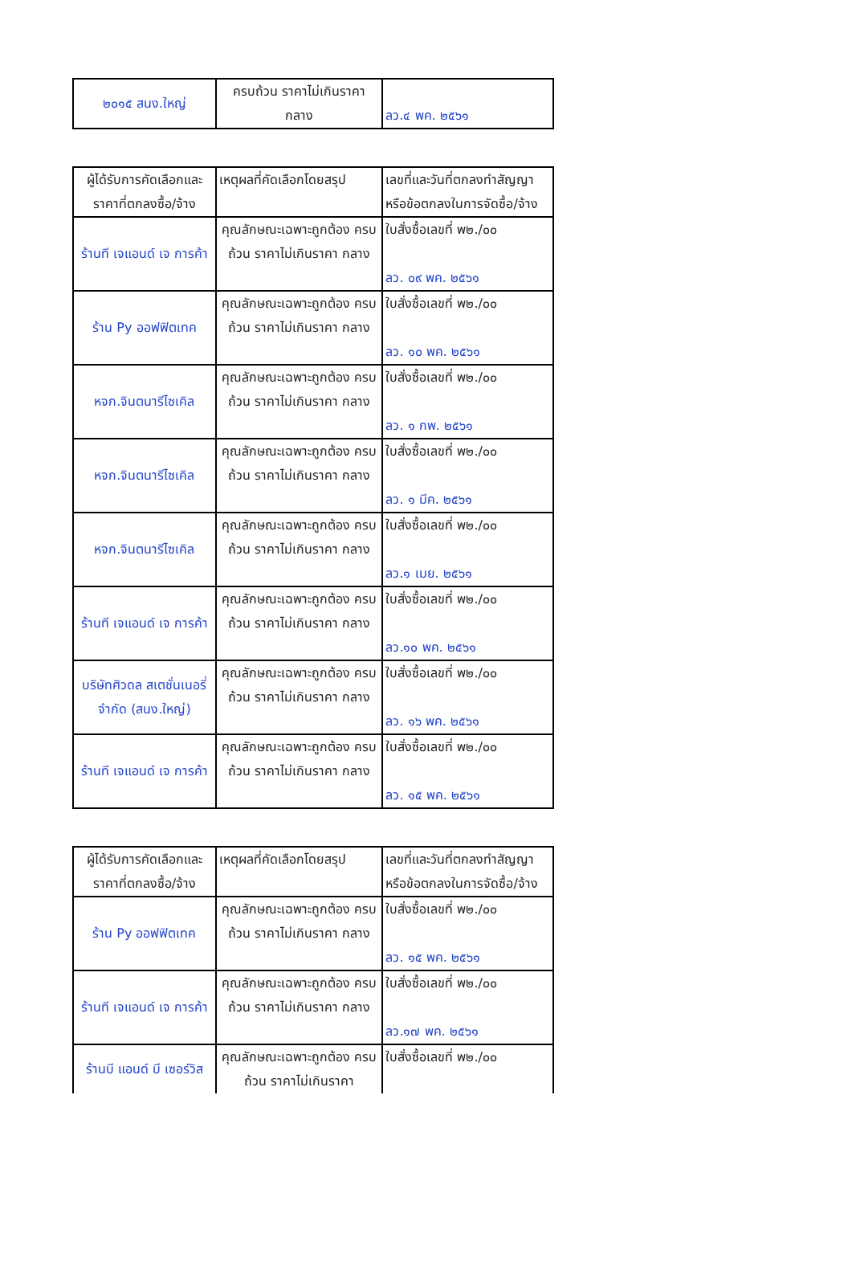| ๒๐๑๕ สนง.ใหญ่ | ครบถ้วน ราคาไม่เกินราคา กลาง | ลว.๔ พค. ๒๕๖๑ |
| ผู้ได้รับการคัดเลือกและ ราคาที่ตกลงซื้อ/จ้าง | เหตุผลที่คัดเลือกโดยสรุป | เลขที่และวันที่ตกลงทำสัญญา หรือข้อตกลงในการจัดซื้อ/จ้าง |
| ร้านที เจแอนด์ เจ การค้า | คุณลักษณะเฉพาะถูกต้อง ครบถ้วน ราคาไม่เกินราคา กลาง | ใบสั่งซื้อเลขที่ พ๒./๐๐ ลว. ๐๙ พค. ๒๕๖๑ |
| ร้าน Py ออฟฟิตเทค | คุณลักษณะเฉพาะถูกต้อง ครบถ้วน ราคาไม่เกินราคา กลาง | ใบสั่งซื้อเลขที่ พ๒./๐๐ ลว. ๑๐ พค. ๒๕๖๑ |
| หจก.จินตนารีไซเคิล | คุณลักษณะเฉพาะถูกต้อง ครบถ้วน ราคาไม่เกินราคา กลาง | ใบสั่งซื้อเลขที่ พ๒./๐๐ ลว. ๑ กพ. ๒๕๖๑ |
| หจก.จินตนารีไซเคิล | คุณลักษณะเฉพาะถูกต้อง ครบถ้วน ราคาไม่เกินราคา กลาง | ใบสั่งซื้อเลขที่ พ๒./๐๐ ลว. ๑ มีค. ๒๕๖๑ |
| หจก.จินตนารีไซเคิล | คุณลักษณะเฉพาะถูกต้อง ครบถ้วน ราคาไม่เกินราคา กลาง | ใบสั่งซื้อเลขที่ พ๒./๐๐ ลว.๑ เมย. ๒๕๖๑ |
| ร้านที เจแอนด์ เจ การค้า | คุณลักษณะเฉพาะถูกต้อง ครบถ้วน ราคาไม่เกินราคา กลาง | ใบสั่งซื้อเลขที่ พ๒./๐๐ ลว.๑๐ พค. ๒๕๖๑ |
| บริษัทศิวดล สเตชั่นเนอรี่ จำกัด (สนง.ใหญ่) | คุณลักษณะเฉพาะถูกต้อง ครบถ้วน ราคาไม่เกินราคา กลาง | ใบสั่งซื้อเลขที่ พ๒./๐๐ ลว. ๑๖ พค. ๒๕๖๑ |
| ร้านที เจแอนด์ เจ การค้า | คุณลักษณะเฉพาะถูกต้อง ครบถ้วน ราคาไม่เกินราคา กลาง | ใบสั่งซื้อเลขที่ พ๒./๐๐ ลว. ๑๕ พค. ๒๕๖๑ |
| ผู้ได้รับการคัดเลือกและ ราคาที่ตกลงซื้อ/จ้าง | เหตุผลที่คัดเลือกโดยสรุป | เลขที่และวันที่ตกลงทำสัญญา หรือข้อตกลงในการจัดซื้อ/จ้าง |
| ร้าน Py ออฟฟิตเทค | คุณลักษณะเฉพาะถูกต้อง ครบถ้วน ราคาไม่เกินราคา กลาง | ใบสั่งซื้อเลขที่ พ๒./๐๐ ลว. ๑๕ พค. ๒๕๖๑ |
| ร้านที เจแอนด์ เจ การค้า | คุณลักษณะเฉพาะถูกต้อง ครบถ้วน ราคาไม่เกินราคา กลาง | ใบสั่งซื้อเลขที่ พ๒./๐๐ ลว.๑๗ พค. ๒๕๖๑ |
| ร้านบี แอนด์ บี เซอร์วิส | คุณลักษณะเฉพาะถูกต้อง ครบถ้วน ราคาไม่เกินราคา | ใบสั่งซื้อเลขที่ พ๒./๐๐ |